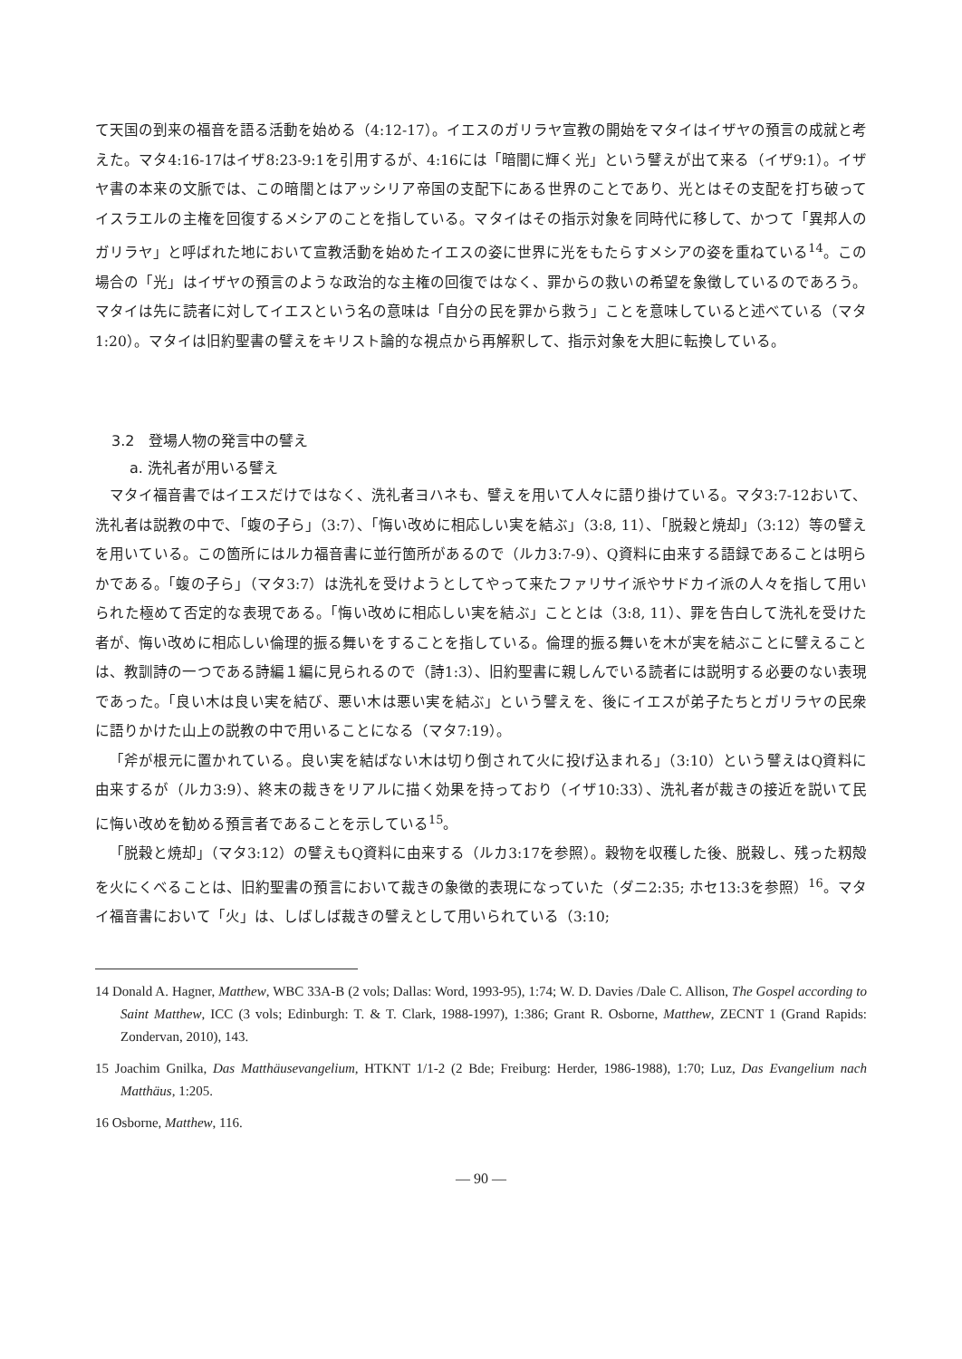て天国の到来の福音を語る活動を始める（4:12-17）。イエスのガリラヤ宣教の開始をマタイはイザヤの預言の成就と考えた。マタ4:16-17はイザ8:23-9:1を引用するが、4:16には「暗闇に輝く光」という譬えが出て来る（イザ9:1）。イザヤ書の本来の文脈では、この暗闇とはアッシリア帝国の支配下にある世界のことであり、光とはその支配を打ち破ってイスラエルの主権を回復するメシアのことを指している。マタイはその指示対象を同時代に移して、かつて「異邦人のガリラヤ」と呼ばれた地において宣教活動を始めたイエスの姿に世界に光をもたらすメシアの姿を重ねている<sup>14</sup>。この場合の「光」はイザヤの預言のような政治的な主権の回復ではなく、罪からの救いの希望を象徴しているのであろう。マタイは先に読者に対してイエスという名の意味は「自分の民を罪から救う」ことを意味していると述べている（マタ1:20）。マタイは旧約聖書の譬えをキリスト論的な視点から再解釈して、指示対象を大胆に転換している。
3.2　登場人物の発言中の譬え
a. 洗礼者が用いる譬え
マタイ福音書ではイエスだけではなく、洗礼者ヨハネも、譬えを用いて人々に語り掛けている。マタ3:7-12おいて、洗礼者は説教の中で、「蝮の子ら」（3:7）、「悔い改めに相応しい実を結ぶ」（3:8, 11）、「脱穀と焼却」（3:12）等の譬えを用いている。この箇所にはルカ福音書に並行箇所があるので（ルカ3:7-9）、Q資料に由来する語録であることは明らかである。「蝮の子ら」（マタ3:7）は洗礼を受けようとしてやって来たファリサイ派やサドカイ派の人々を指して用いられた極めて否定的な表現である。「悔い改めに相応しい実を結ぶ」こととは（3:8, 11）、罪を告白して洗礼を受けた者が、悔い改めに相応しい倫理的振る舞いをすることを指している。倫理的振る舞いを木が実を結ぶことに譬えることは、教訓詩の一つである詩編１編に見られるので（詩1:3）、旧約聖書に親しんでいる読者には説明する必要のない表現であった。「良い木は良い実を結び、悪い木は悪い実を結ぶ」という譬えを、後にイエスが弟子たちとガリラヤの民衆に語りかけた山上の説教の中で用いることになる（マタ7:19）。
「斧が根元に置かれている。良い実を結ばない木は切り倒されて火に投げ込まれる」（3:10）という譬えはQ資料に由来するが（ルカ3:9）、終末の裁きをリアルに描く効果を持っており（イザ10:33）、洗礼者が裁きの接近を説いて民に悔い改めを勧める預言者であることを示している<sup>15</sup>。
「脱穀と焼却」（マタ3:12）の譬えもQ資料に由来する（ルカ3:17を参照）。穀物を収穫した後、脱穀し、残った籾殻を火にくべることは、旧約聖書の預言において裁きの象徴的表現になっていた（ダニ2:35; ホセ13:3を参照）<sup>16</sup>。マタイ福音書において「火」は、しばしば裁きの譬えとして用いられている（3:10;
14 Donald A. Hagner, Matthew, WBC 33A-B (2 vols; Dallas: Word, 1993-95), 1:74; W. D. Davies /Dale C. Allison, The Gospel according to Saint Matthew, ICC (3 vols; Edinburgh: T. & T. Clark, 1988-1997), 1:386; Grant R. Osborne, Matthew, ZECNT 1 (Grand Rapids: Zondervan, 2010), 143.
15 Joachim Gnilka, Das Matthäusevangelium, HTKNT 1/1-2 (2 Bde; Freiburg: Herder, 1986-1988), 1:70; Luz, Das Evangelium nach Matthäus, 1:205.
16 Osborne, Matthew, 116.
— 90 —